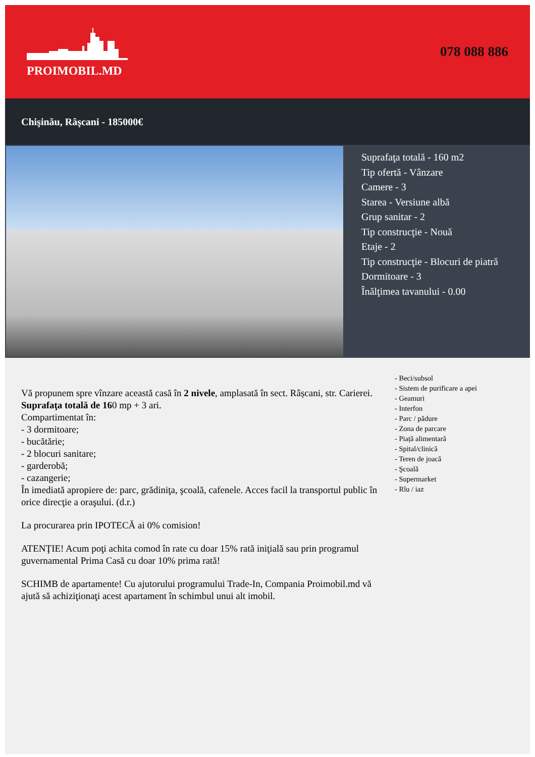PROIMOBIL.MD 078 088 886
Chişinău, Râşcani - 185000€
Suprafaţa totală - 160 m2
Tip ofertă - Vânzare
Camere - 3
Starea - Versiune albă
Grup sanitar - 2
Tip construcţie - Nouă
Etaje - 2
Tip construcţie - Blocuri de piatră
Dormitoare - 3
Înălţimea tavanului - 0.00
Vă propunem spre vînzare această casă în 2 nivele, amplasată în sect. Râșcani, str. Carierei. Suprafaţa totală de 160 mp + 3 ari.
Compartimentat în:
- 3 dormitoare;
- bucătărie;
- 2 blocuri sanitare;
- garderobă;
- cazangerie;
În imediată apropiere de: parc, grădiniţa, şcoală, cafenele. Acces facil la transportul public în orice direcţie a oraşului. (d.r.)
La procurarea prin IPOTECĂ ai 0% comision!
ATENŢIE! Acum poţi achita comod în rate cu doar 15% rată iniţială sau prin programul guvernamental Prima Casă cu doar 10% prima rată!
SCHIMB de apartamente! Cu ajutorului programului Trade-In, Compania Proimobil.md vă ajută să achiziţionaţi acest apartament în schimbul unui alt imobil.
- Beci/subsol
- Sistem de purificare a apei
- Geamuri
- Interfon
- Parc / pădure
- Zona de parcare
- Piață alimentară
- Spital/clinică
- Teren de joacă
- Şcoală
- Supermarket
- Rîu / iaz